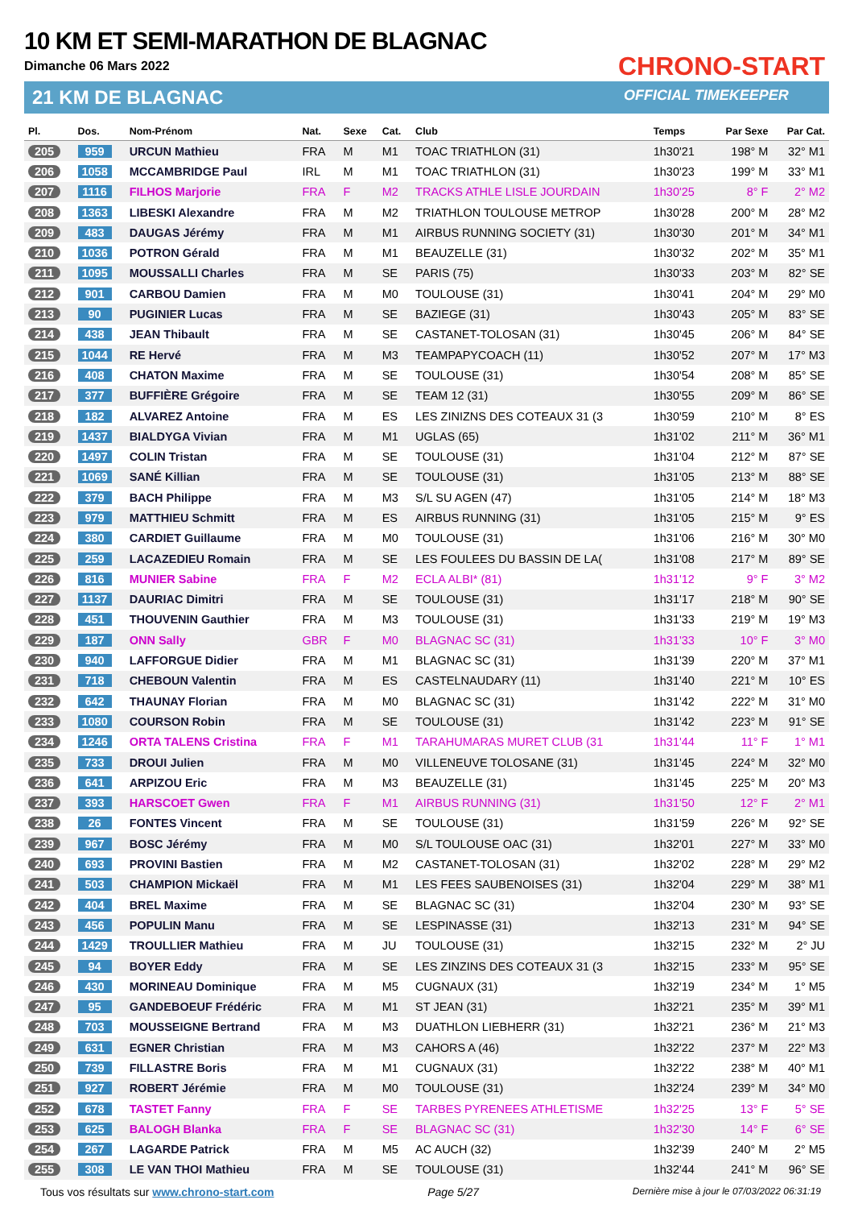10 KM ET SEMI-MARATHON DE BLAGNAC
Dimanche 06 Mars 2022
21 KM DE BLAGNAC
CHRONO-START
OFFICIAL TIMEKEEPER
| Pl. | Dos. | Nom-Prénom | Nat. | Sexe | Cat. | Club | Temps | Par Sexe | Par Cat. |
| --- | --- | --- | --- | --- | --- | --- | --- | --- | --- |
| 205 | 959 | URCUN Mathieu | FRA | M | M1 | TOAC TRIATHLON (31) | 1h30'21 | 198° M | 32° M1 |
| 206 | 1058 | MCCAMBRIDGE Paul | IRL | M | M1 | TOAC TRIATHLON (31) | 1h30'23 | 199° M | 33° M1 |
| 207 | 1116 | FILHOS Marjorie | FRA | F | M2 | TRACKS ATHLE LISLE JOURDAIN | 1h30'25 | 8° F | 2° M2 |
| 208 | 1363 | LIBESKI Alexandre | FRA | M | M2 | TRIATHLON TOULOUSE METROP | 1h30'28 | 200° M | 28° M2 |
| 209 | 483 | DAUGAS Jérémy | FRA | M | M1 | AIRBUS RUNNING SOCIETY (31) | 1h30'30 | 201° M | 34° M1 |
| 210 | 1036 | POTRON Gérald | FRA | M | M1 | BEAUZELLE (31) | 1h30'32 | 202° M | 35° M1 |
| 211 | 1095 | MOUSSALLI Charles | FRA | M | SE | PARIS (75) | 1h30'33 | 203° M | 82° SE |
| 212 | 901 | CARBOU Damien | FRA | M | M0 | TOULOUSE (31) | 1h30'41 | 204° M | 29° M0 |
| 213 | 90 | PUGINIER Lucas | FRA | M | SE | BAZIEGE (31) | 1h30'43 | 205° M | 83° SE |
| 214 | 438 | JEAN Thibault | FRA | M | SE | CASTANET-TOLOSAN (31) | 1h30'45 | 206° M | 84° SE |
| 215 | 1044 | RE Hervé | FRA | M | M3 | TEAMPAPYCOACH (11) | 1h30'52 | 207° M | 17° M3 |
| 216 | 408 | CHATON Maxime | FRA | M | SE | TOULOUSE (31) | 1h30'54 | 208° M | 85° SE |
| 217 | 377 | BUFFIÈRE Grégoire | FRA | M | SE | TEAM 12 (31) | 1h30'55 | 209° M | 86° SE |
| 218 | 182 | ALVAREZ Antoine | FRA | M | ES | LES ZINIZNS DES COTEAUX 31 (3 | 1h30'59 | 210° M | 8° ES |
| 219 | 1437 | BIALDYGA Vivian | FRA | M | M1 | UGLAS (65) | 1h31'02 | 211° M | 36° M1 |
| 220 | 1497 | COLIN Tristan | FRA | M | SE | TOULOUSE (31) | 1h31'04 | 212° M | 87° SE |
| 221 | 1069 | SANÉ Killian | FRA | M | SE | TOULOUSE (31) | 1h31'05 | 213° M | 88° SE |
| 222 | 379 | BACH Philippe | FRA | M | M3 | S/L SU AGEN (47) | 1h31'05 | 214° M | 18° M3 |
| 223 | 979 | MATTHIEU Schmitt | FRA | M | ES | AIRBUS RUNNING (31) | 1h31'05 | 215° M | 9° ES |
| 224 | 380 | CARDIET Guillaume | FRA | M | M0 | TOULOUSE (31) | 1h31'06 | 216° M | 30° M0 |
| 225 | 259 | LACAZEDIEU Romain | FRA | M | SE | LES FOULEES DU BASSIN DE LA( | 1h31'08 | 217° M | 89° SE |
| 226 | 816 | MUNIER Sabine | FRA | F | M2 | ECLA ALBI* (81) | 1h31'12 | 9° F | 3° M2 |
| 227 | 1137 | DAURIAC Dimitri | FRA | M | SE | TOULOUSE (31) | 1h31'17 | 218° M | 90° SE |
| 228 | 451 | THOUVENIN Gauthier | FRA | M | M3 | TOULOUSE (31) | 1h31'33 | 219° M | 19° M3 |
| 229 | 187 | ONN Sally | GBR | F | M0 | BLAGNAC SC (31) | 1h31'33 | 10° F | 3° M0 |
| 230 | 940 | LAFFORGUE Didier | FRA | M | M1 | BLAGNAC SC (31) | 1h31'39 | 220° M | 37° M1 |
| 231 | 718 | CHEBOUN Valentin | FRA | M | ES | CASTELNAUDARY (11) | 1h31'40 | 221° M | 10° ES |
| 232 | 642 | THAUNAY Florian | FRA | M | M0 | BLAGNAC SC (31) | 1h31'42 | 222° M | 31° M0 |
| 233 | 1080 | COURSON Robin | FRA | M | SE | TOULOUSE (31) | 1h31'42 | 223° M | 91° SE |
| 234 | 1246 | ORTA TALENS Cristina | FRA | F | M1 | TARAHUMARAS MURET CLUB (31 | 1h31'44 | 11° F | 1° M1 |
| 235 | 733 | DROUI Julien | FRA | M | M0 | VILLENEUVE TOLOSANE (31) | 1h31'45 | 224° M | 32° M0 |
| 236 | 641 | ARPIZOU Eric | FRA | M | M3 | BEAUZELLE (31) | 1h31'45 | 225° M | 20° M3 |
| 237 | 393 | HARSCOET Gwen | FRA | F | M1 | AIRBUS RUNNING (31) | 1h31'50 | 12° F | 2° M1 |
| 238 | 26 | FONTES Vincent | FRA | M | SE | TOULOUSE (31) | 1h31'59 | 226° M | 92° SE |
| 239 | 967 | BOSC Jérémy | FRA | M | M0 | S/L TOULOUSE OAC (31) | 1h32'01 | 227° M | 33° M0 |
| 240 | 693 | PROVINI Bastien | FRA | M | M2 | CASTANET-TOLOSAN (31) | 1h32'02 | 228° M | 29° M2 |
| 241 | 503 | CHAMPION Mickaël | FRA | M | M1 | LES FEES SAUBENOISES (31) | 1h32'04 | 229° M | 38° M1 |
| 242 | 404 | BREL Maxime | FRA | M | SE | BLAGNAC SC (31) | 1h32'04 | 230° M | 93° SE |
| 243 | 456 | POPULIN Manu | FRA | M | SE | LESPINASSE (31) | 1h32'13 | 231° M | 94° SE |
| 244 | 1429 | TROULLIER Mathieu | FRA | M | JU | TOULOUSE (31) | 1h32'15 | 232° M | 2° JU |
| 245 | 94 | BOYER Eddy | FRA | M | SE | LES ZINZINS DES COTEAUX 31 (3 | 1h32'15 | 233° M | 95° SE |
| 246 | 430 | MORINEAU Dominique | FRA | M | M5 | CUGNAUX (31) | 1h32'19 | 234° M | 1° M5 |
| 247 | 95 | GANDEBOEUF Frédéric | FRA | M | M1 | ST JEAN (31) | 1h32'21 | 235° M | 39° M1 |
| 248 | 703 | MOUSSEIGNE Bertrand | FRA | M | M3 | DUATHLON LIEBHERR (31) | 1h32'21 | 236° M | 21° M3 |
| 249 | 631 | EGNER Christian | FRA | M | M3 | CAHORS A (46) | 1h32'22 | 237° M | 22° M3 |
| 250 | 739 | FILLASTRE Boris | FRA | M | M1 | CUGNAUX (31) | 1h32'22 | 238° M | 40° M1 |
| 251 | 927 | ROBERT Jérémie | FRA | M | M0 | TOULOUSE (31) | 1h32'24 | 239° M | 34° M0 |
| 252 | 678 | TASTET Fanny | FRA | F | SE | TARBES PYRENEES ATHLETISME | 1h32'25 | 13° F | 5° SE |
| 253 | 625 | BALOGH Blanka | FRA | F | SE | BLAGNAC SC (31) | 1h32'30 | 14° F | 6° SE |
| 254 | 267 | LAGARDE Patrick | FRA | M | M5 | AC AUCH (32) | 1h32'39 | 240° M | 2° M5 |
| 255 | 308 | LE VAN THOI Mathieu | FRA | M | SE | TOULOUSE (31) | 1h32'44 | 241° M | 96° SE |
Tous vos résultats sur www.chrono-start.com Page 5/27 Dernière mise à jour le 07/03/2022 06:31:19